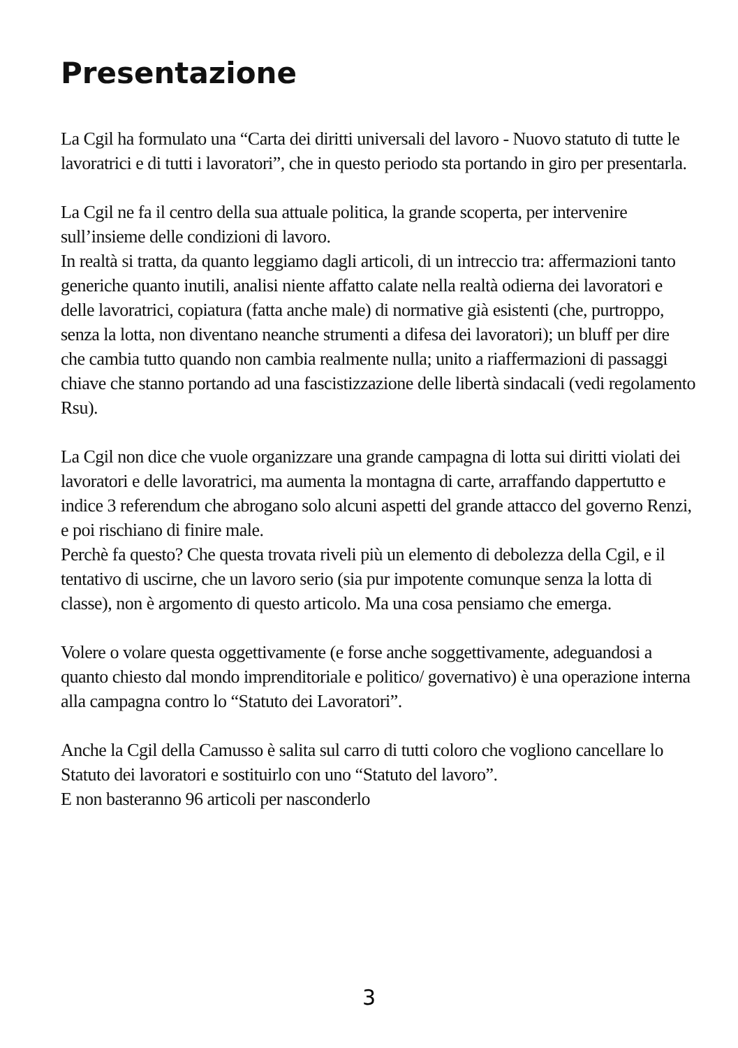Presentazione
La Cgil ha formulato una “Carta dei diritti universali del lavoro - Nuovo statuto di tutte le lavoratrici e di tutti i lavoratori”, che in questo periodo sta portando in giro per presentarla.
La Cgil ne fa il centro della sua attuale politica, la grande scoperta, per intervenire sull’insieme delle condizioni di lavoro.
In realtà si tratta, da quanto leggiamo dagli articoli, di un intreccio tra: affermazioni tanto generiche quanto inutili, analisi niente affatto calate nella realtà odierna dei lavoratori e delle lavoratrici, copiatura (fatta anche male) di normative già esistenti (che, purtroppo, senza la lotta, non diventano neanche strumenti a difesa dei lavoratori); un bluff per dire che cambia tutto quando non cambia realmente nulla; unito a riaffermazioni di passaggi chiave che stanno portando ad una fascistizzazione delle libertà sindacali (vedi regolamento Rsu).
La Cgil non dice che vuole organizzare una grande campagna di lotta sui diritti violati dei lavoratori e delle lavoratrici, ma aumenta la montagna di carte, arraffando dappertutto e indice 3 referendum che abrogano solo alcuni aspetti del grande attacco del governo Renzi, e poi rischiano di finire male.
Perchè fa questo? Che questa trovata riveli più un elemento di debolezza della Cgil, e il tentativo di uscirne, che un lavoro serio (sia pur impotente comunque senza la lotta di classe), non è argomento di questo articolo. Ma una cosa pensiamo che emerga.
Volere o volare questa oggettivamente (e forse anche soggettivamente, adeguandosi a quanto chiesto dal mondo imprenditoriale e politico/ governativo) è una operazione interna alla campagna contro lo “Statuto dei Lavoratori”.
Anche la Cgil della Camusso è salita sul carro di tutti coloro che vogliono cancellare lo Statuto dei lavoratori e sostituirlo con uno “Statuto del lavoro”.
E non basteranno 96 articoli per nasconderlo
3